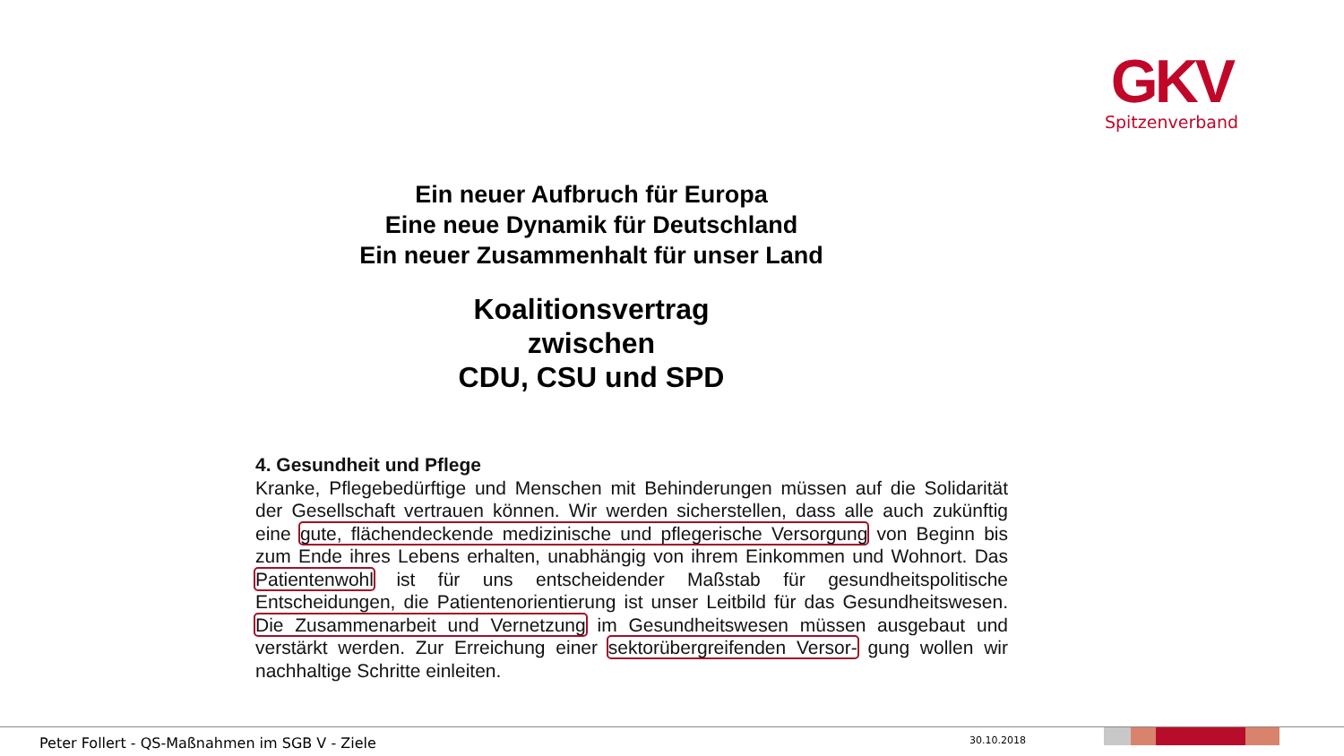GKV
Spitzenverband
Ein neuer Aufbruch für Europa
Eine neue Dynamik für Deutschland
Ein neuer Zusammenhalt für unser Land
Koalitionsvertrag
zwischen
CDU, CSU und SPD
4. Gesundheit und Pflege
Kranke, Pflegebedürftige und Menschen mit Behinderungen müssen auf die Solidarität der Gesellschaft vertrauen können. Wir werden sicherstellen, dass alle auch zukünftig eine gute, flächendeckende medizinische und pflegerische Versorgung von Beginn bis zum Ende ihres Lebens erhalten, unabhängig von ihrem Einkommen und Wohnort. Das Patientenwohl ist für uns entscheidender Maßstab für gesundheitspolitische Entscheidungen, die Patientenorientierung ist unser Leitbild für das Gesundheitswesen. Die Zusammenarbeit und Vernetzung im Gesundheitswesen müssen ausgebaut und verstärkt werden. Zur Erreichung einer sektorübergreifenden Versor- gung wollen wir nachhaltige Schritte einleiten.
Peter Follert - QS-Maßnahmen im SGB V - Ziele
30.10.2018